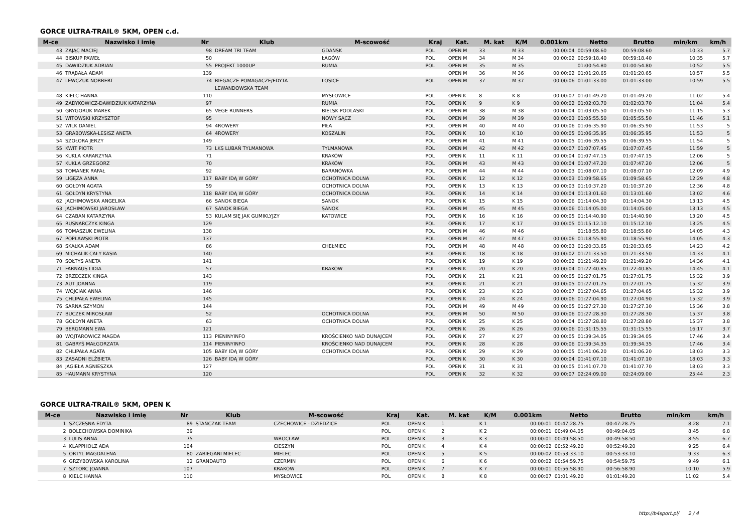GORCE ULTRA-TRAIL® 5KM, OPEN c.d.
| M-ce | Nazwisko i imię | Nr | Klub | M-scowość | Kraj | Kat. | M. kat | K/M | 0.001km | Netto | Brutto | min/km | km/h |
| --- | --- | --- | --- | --- | --- | --- | --- | --- | --- | --- | --- | --- | --- |
| 43 | ZAJĄC MACIEJ | 98 | DREAM TRI TEAM | GDAŃSK | POL | OPEN M | 33 | M 33 | 00:00:04 | 00:59:08.60 | 00:59:08.60 | 10:33 | 5.7 |
| 44 | BISKUP PAWEŁ | 50 | | ŁAGÓW | POL | OPEN M | 34 | M 34 | 00:00:02 | 00:59:18.40 | 00:59:18.40 | 10:35 | 5.7 |
| 45 | DAWIDZIUK ADRIAN | 55 | PROJEKT 1000UP | RUMIA | POL | OPEN M | 35 | M 35 | | 01:00:54.80 | 01:00:54.80 | 10:52 | 5.5 |
| 46 | TRĄBAŁA ADAM | 139 | | | | OPEN M | 36 | M 36 | 00:00:02 | 01:01:20.65 | 01:01:20.65 | 10:57 | 5.5 |
| 47 | LEWCZUK NORBERT | 74 | BIEGACZE POMAGACZE/EDYTA LEWANDOWSKA TEAM | ŁOSICE | POL | OPEN M | 37 | M 37 | 00:00:06 | 01:01:33.00 | 01:01:33.00 | 10:59 | 5.5 |
| 48 | KIELC HANNA | 110 | | MYSŁOWICE | POL | OPEN K | 8 | K 8 | 00:00:07 | 01:01:49.20 | 01:01:49.20 | 11:02 | 5.4 |
| 49 | ZADYKOWICZ-DAWIDZIUK KATARZYNA | 97 | | RUMIA | POL | OPEN K | 9 | K 9 | 00:00:02 | 01:02:03.70 | 01:02:03.70 | 11:04 | 5.4 |
| 50 | GRYGORUK MAREK | 65 | VEGE RUNNERS | BIELSK PODLASKI | POL | OPEN M | 38 | M 38 | 00:00:04 | 01:03:05.50 | 01:03:05.50 | 11:15 | 5.3 |
| 51 | WITOWSKI KRZYSZTOF | 95 | | NOWY SĄCZ | POL | OPEN M | 39 | M 39 | 00:00:03 | 01:05:55.50 | 01:05:55.50 | 11:46 | 5.1 |
| 52 | WILK DANIEL | 94 | 4ROWERY | PIŁA | POL | OPEN M | 40 | M 40 | 00:00:06 | 01:06:35.90 | 01:06:35.90 | 11:53 | 5 |
| 53 | GRABOWSKA-LESISZ ANETA | 64 | 4ROWERY | KOSZALIN | POL | OPEN K | 10 | K 10 | 00:00:05 | 01:06:35.95 | 01:06:35.95 | 11:53 | 5 |
| 54 | SZOŁORA JERZY | 149 | | | POL | OPEN M | 41 | M 41 | 00:00:05 | 01:06:39.55 | 01:06:39.55 | 11:54 | 5 |
| 55 | KWIT PIOTR | 73 | LKS LUBAŃ TYLMANOWA | TYLMANOWA | POL | OPEN M | 42 | M 42 | 00:00:07 | 01:07:07.45 | 01:07:07.45 | 11:59 | 5 |
| 56 | KUKLA KARARZYNA | 71 | | KRAKÓW | POL | OPEN K | 11 | K 11 | 00:00:04 | 01:07:47.15 | 01:07:47.15 | 12:06 | 5 |
| 57 | KUKLA GRZEGORZ | 70 | | KRAKÓW | POL | OPEN M | 43 | M 43 | 00:00:04 | 01:07:47.20 | 01:07:47.20 | 12:06 | 5 |
| 58 | TOMANEK RAFAŁ | 92 | | BARANÓWKA | POL | OPEN M | 44 | M 44 | 00:00:03 | 01:08:07.10 | 01:08:07.10 | 12:09 | 4.9 |
| 59 | LIGĘZA ANNA | 117 | BABY IDĄ W GÓRY | OCHOTNICA DOLNA | POL | OPEN K | 12 | K 12 | 00:00:03 | 01:09:58.65 | 01:09:58.65 | 12:29 | 4.8 |
| 60 | GOŁDYN AGATA | 59 | | OCHOTNICA DOLNA | POL | OPEN K | 13 | K 13 | 00:00:03 | 01:10:37.20 | 01:10:37.20 | 12:36 | 4.8 |
| 61 | GOŁDYN KRYSTYNA | 118 | BABY IDĄ W GÓRY | OCHOTNICA DOLNA | POL | OPEN K | 14 | K 14 | 00:00:04 | 01:13:01.60 | 01:13:01.60 | 13:02 | 4.6 |
| 62 | JACHIMOWSKA ANGELIKA | 66 | SANOK BIEGA | SANOK | POL | OPEN K | 15 | K 15 | 00:00:06 | 01:14:04.30 | 01:14:04.30 | 13:13 | 4.5 |
| 63 | JACHIMOWSKI JAROSŁAW | 67 | SANOK BIEGA | SANOK | POL | OPEN M | 45 | M 45 | 00:00:06 | 01:14:05.00 | 01:14:05.00 | 13:13 | 4.5 |
| 64 | CZABAN KATARZYNA | 53 | KULAM SIĘ JAK GUMIKLYJZY | KATOWICE | POL | OPEN K | 16 | K 16 | 00:00:05 | 01:14:40.90 | 01:14:40.90 | 13:20 | 4.5 |
| 65 | RUSNARCZYK KINGA | 129 | | | POL | OPEN K | 17 | K 17 | 00:00:05 | 01:15:12.10 | 01:15:12.10 | 13:25 | 4.5 |
| 66 | TOMASZUK EWELINA | 138 | | | POL | OPEN M | 46 | M 46 | | 01:18:55.80 | 01:18:55.80 | 14:05 | 4.3 |
| 67 | POPŁAWSKI PIOTR | 137 | | | POL | OPEN M | 47 | M 47 | 00:00:06 | 01:18:55.90 | 01:18:55.90 | 14:05 | 4.3 |
| 68 | SKAŁKA ADAM | 86 | | CHEŁMIEC | POL | OPEN M | 48 | M 48 | 00:00:03 | 01:20:33.65 | 01:20:33.65 | 14:23 | 4.2 |
| 69 | MICHALIK-CAŁY KASIA | 140 | | | POL | OPEN K | 18 | K 18 | 00:00:02 | 01:21:33.50 | 01:21:33.50 | 14:33 | 4.1 |
| 70 | SOŁTYS ANETA | 141 | | | POL | OPEN K | 19 | K 19 | 00:00:02 | 01:21:49.20 | 01:21:49.20 | 14:36 | 4.1 |
| 71 | FARNAUS LIDIA | 57 | | KRAKÓW | POL | OPEN K | 20 | K 20 | 00:00:04 | 01:22:40.85 | 01:22:40.85 | 14:45 | 4.1 |
| 72 | BRZECZEK KINGA | 143 | | | POL | OPEN K | 21 | K 21 | 00:00:05 | 01:27:01.75 | 01:27:01.75 | 15:32 | 3.9 |
| 73 | AUT JOANNA | 119 | | | POL | OPEN K | 21 | K 21 | 00:00:05 | 01:27:01.75 | 01:27:01.75 | 15:32 | 3.9 |
| 74 | WÓJCIAK ANNA | 146 | | | POL | OPEN K | 23 | K 23 | 00:00:07 | 01:27:04.65 | 01:27:04.65 | 15:32 | 3.9 |
| 75 | CHLIPAŁA EWELINA | 145 | | | POL | OPEN K | 24 | K 24 | 00:00:06 | 01:27:04.90 | 01:27:04.90 | 15:32 | 3.9 |
| 76 | SARNA SZYMON | 144 | | | POL | OPEN M | 49 | M 49 | 00:00:05 | 01:27:27.30 | 01:27:27.30 | 15:36 | 3.8 |
| 77 | BUCZEK MIROSŁAW | 52 | | OCHOTNICA DOLNA | POL | OPEN M | 50 | M 50 | 00:00:06 | 01:27:28.30 | 01:27:28.30 | 15:37 | 3.8 |
| 78 | GOŁDYN ANETA | 63 | | OCHOTNICA DOLNA | POL | OPEN K | 25 | K 25 | 00:00:04 | 01:27:28.80 | 01:27:28.80 | 15:37 | 3.8 |
| 79 | BERGMANN EWA | 121 | | | POL | OPEN K | 26 | K 26 | 00:00:06 | 01:31:15.55 | 01:31:15.55 | 16:17 | 3.7 |
| 80 | WOJTAROWICZ MAGDA | 113 | PIENINYINFO | KROŚCIENKO NAD DUNAJCEM | POL | OPEN K | 27 | K 27 | 00:00:05 | 01:39:34.05 | 01:39:34.05 | 17:46 | 3.4 |
| 81 | GABRYŚ MAŁGORZATA | 114 | PIENINYINFO | KROŚCIENKO NAD DUNAJCEM | POL | OPEN K | 28 | K 28 | 00:00:06 | 01:39:34.35 | 01:39:34.35 | 17:46 | 3.4 |
| 82 | CHLIPAŁA AGATA | 105 | BABY IDĄ W GÓRY | OCHOTNICA DOLNA | POL | OPEN K | 29 | K 29 | 00:00:05 | 01:41:06.20 | 01:41:06.20 | 18:03 | 3.3 |
| 83 | ZASADNI ELŻBIETA | 126 | BABY IDĄ W GÓRY | | POL | OPEN K | 30 | K 30 | 00:00:04 | 01:41:07.10 | 01:41:07.10 | 18:03 | 3.3 |
| 84 | JAGIEŁA AGNIESZKA | 127 | | | POL | OPEN K | 31 | K 31 | 00:00:05 | 01:41:07.70 | 01:41:07.70 | 18:03 | 3.3 |
| 85 | HAUMANN KRYSTYNA | 120 | | | POL | OPEN K | 32 | K 32 | 00:00:07 | 02:24:09.00 | 02:24:09.00 | 25:44 | 2.3 |
GORCE ULTRA-TRAIL® 5KM, OPEN K
| M-ce | Nazwisko i imię | Nr | Klub | M-scowość | Kraj | Kat. | M. kat | K/M | 0.001km | Netto | Brutto | min/km | km/h |
| --- | --- | --- | --- | --- | --- | --- | --- | --- | --- | --- | --- | --- | --- |
| 1 | SZCZĘSNA EDYTA | 89 | STAŃCZAK TEAM | CZECHOWICE - DZIEDZICE | POL | OPEN K | 1 | K 1 | 00:00:01 | 00:47:28.75 | 00:47:28.75 | 8:28 | 7.1 |
| 2 | BOLECHOWSKA DOMINIKA | 39 | | | POL | OPEN K | 2 | K 2 | 00:00:01 | 00:49:04.05 | 00:49:04.05 | 8:45 | 6.8 |
| 3 | LULIS ANNA | 75 | | WROCŁAW | POL | OPEN K | 3 | K 3 | 00:00:01 | 00:49:58.50 | 00:49:58.50 | 8:55 | 6.7 |
| 4 | KLAPPHOLZ ADA | 104 | | CIESZYN | POL | OPEN K | 4 | K 4 | 00:00:02 | 00:52:49.20 | 00:52:49.20 | 9:25 | 6.4 |
| 5 | ORTYL MAGDALENA | 80 | ZABIEGANI MIELEC | MIELEC | POL | OPEN K | 5 | K 5 | 00:00:02 | 00:53:33.10 | 00:53:33.10 | 9:33 | 6.3 |
| 6 | GRZYBOWSKA KAROLINA | 12 | GRANDAUTO | CZERMIN | POL | OPEN K | 6 | K 6 | 00:00:02 | 00:54:59.75 | 00:54:59.75 | 9:49 | 6.1 |
| 7 | SZTORC JOANNA | 107 | | KRAKÓW | POL | OPEN K | 7 | K 7 | 00:00:01 | 00:56:58.90 | 00:56:58.90 | 10:10 | 5.9 |
| 8 | KIELC HANNA | 110 | | MYSŁOWICE | POL | OPEN K | 8 | K 8 | 00:00:07 | 01:01:49.20 | 01:01:49.20 | 11:02 | 5.4 |
http://b4sport.pl/ 2 / 4